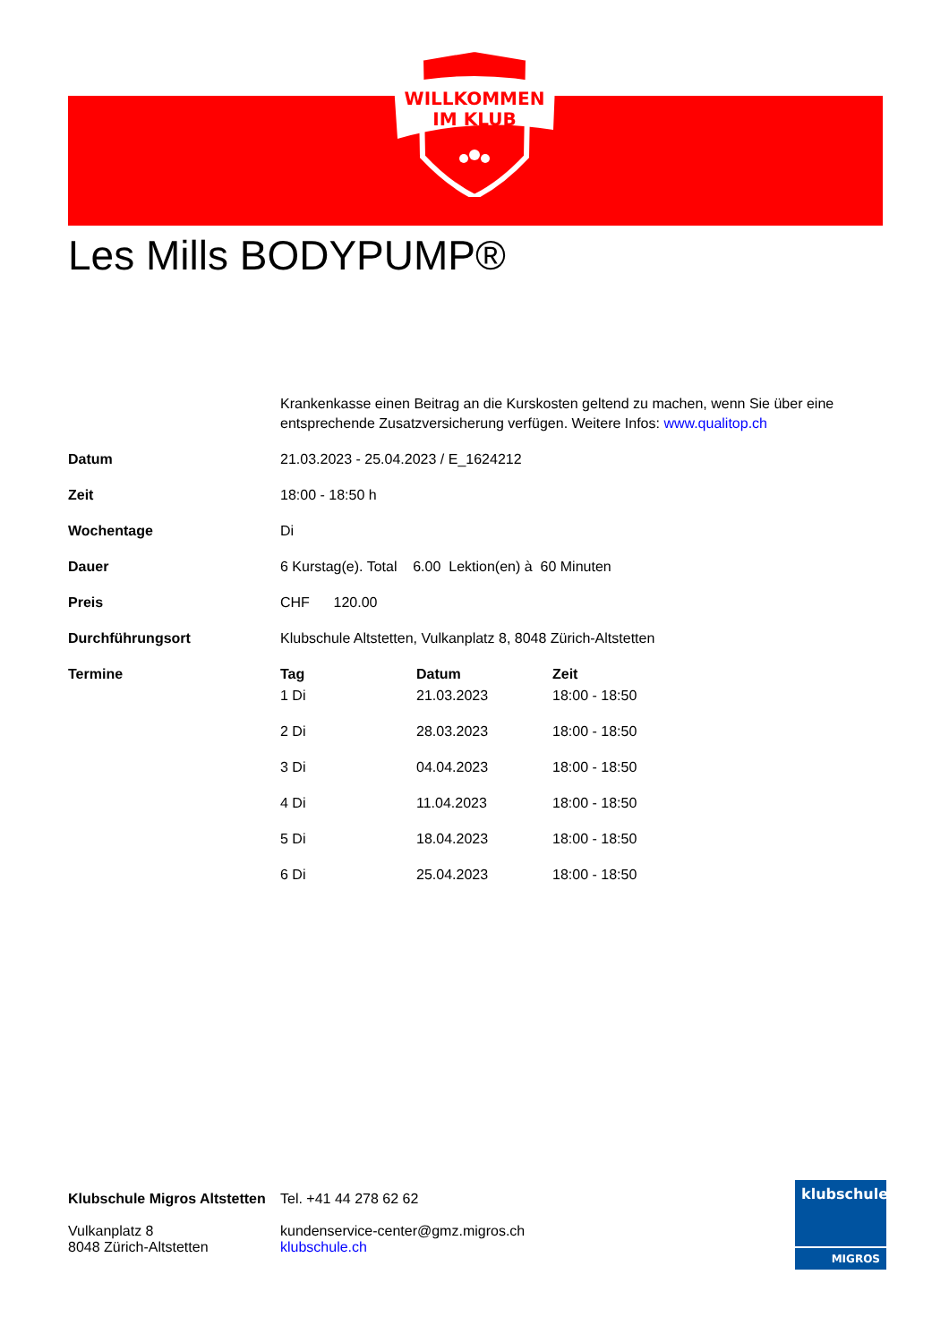WILLKOMMEN
IM KLUB
Les Mills BODYPUMP®
Krankenkasse einen Beitrag an die Kurskosten geltend zu machen, wenn Sie über eine entsprechende Zusatzversicherung verfügen. Weitere Infos: www.qualitop.ch
| Datum | 21.03.2023 - 25.04.2023 / E_1624212 |
| Zeit | 18:00 - 18:50 h |
| Wochentage | Di |
| Dauer | 6 Kurstag(e). Total 6.00 Lektion(en) à 60 Minuten |
| Preis | CHF 120.00 |
| Durchführungsort | Klubschule Altstetten, Vulkanplatz 8, 8048 Zürich-Altstetten |
| Termine | / Tag / Datum / Zeit / / --- / --- / --- / / 1 Di / 21.03.2023 / 18:00 - 18:50 / / 2 Di / 28.03.2023 / 18:00 - 18:50 / / 3 Di / 04.04.2023 / 18:00 - 18:50 / / 4 Di / 11.04.2023 / 18:00 - 18:50 / / 5 Di / 18.04.2023 / 18:00 - 18:50 / / 6 Di / 25.04.2023 / 18:00 - 18:50 / |
Klubschule Migros Altstetten
Vulkanplatz 8
8048 Zürich-Altstetten
Tel. +41 44 278 62 62
kundenservice-center@gmz.migros.ch
klubschule.ch
klubschule
MIGROS